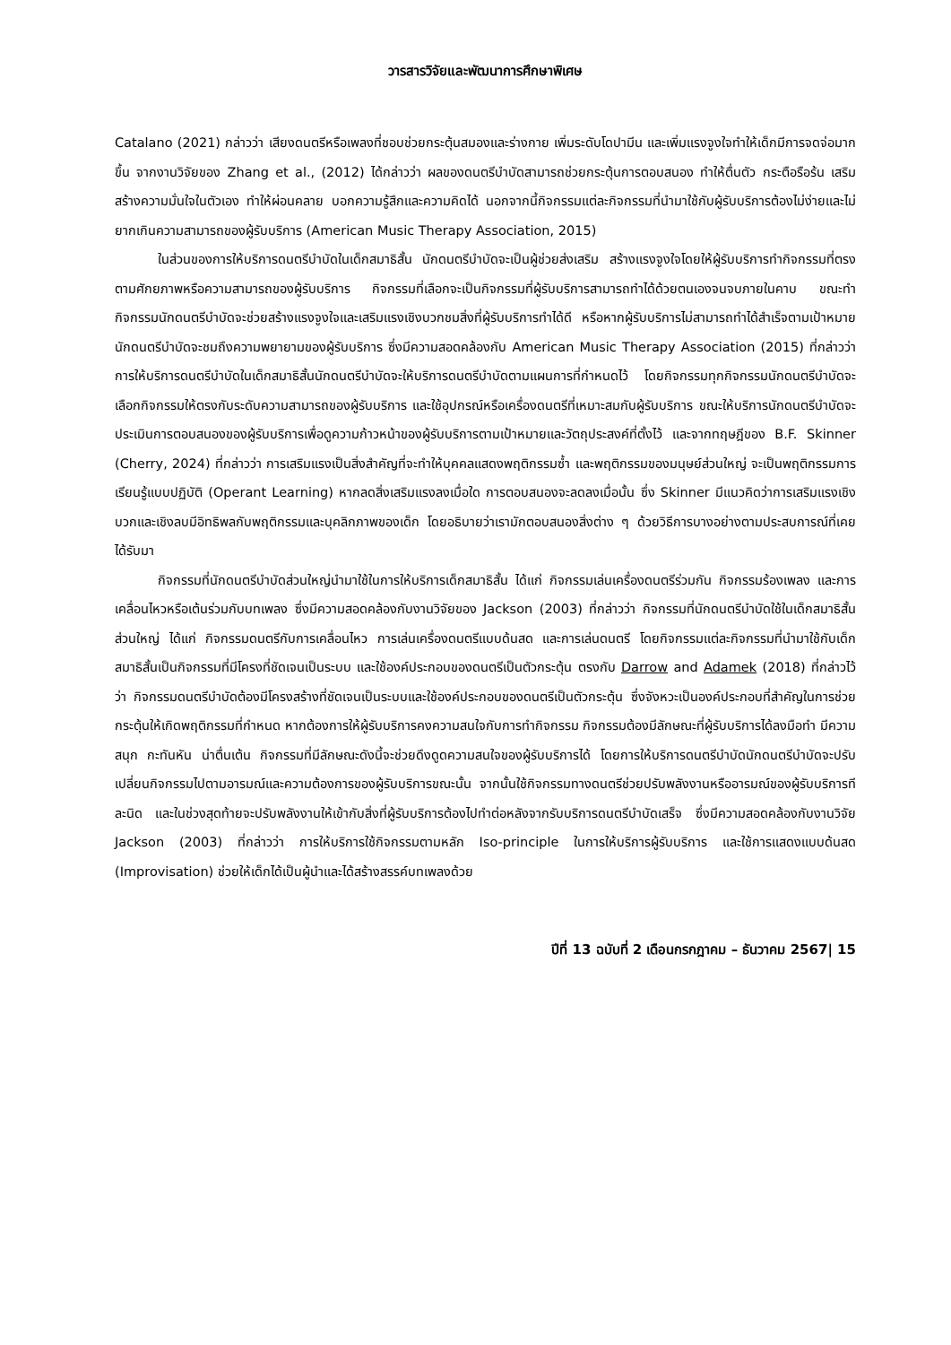วารสารวิจัยและพัฒนาการศึกษาพิเศษ
Catalano (2021) กล่าวว่า เสียงดนตรีหรือเพลงที่ชอบช่วยกระตุ้นสมองและร่างกาย เพิ่มระดับโดปามีน และเพิ่มแรงจูงใจทำให้เด็กมีการจดจ่อมากขึ้น จากงานวิจัยของ Zhang et al., (2012) ได้กล่าวว่า ผลของดนตรีบำบัดสามารถช่วยกระตุ้นการตอบสนอง ทำให้ตื่นตัว กระตือรือร้น เสริมสร้างความมั่นใจในตัวเอง ทำให้ผ่อนคลาย บอกความรู้สึกและความคิดได้ นอกจากนี้กิจกรรมแต่ละกิจกรรมที่นำมาใช้กับผู้รับบริการต้องไม่ง่ายและไม่ยากเกินความสามารถของผู้รับบริการ (American Music Therapy Association, 2015)
ในส่วนของการให้บริการดนตรีบำบัดในเด็กสมาธิสั้น นักดนตรีบำบัดจะเป็นผู้ช่วยส่งเสริม สร้างแรงจูงใจโดยให้ผู้รับบริการทำกิจกรรมที่ตรงตามศักยภาพหรือความสามารถของผู้รับบริการ กิจกรรมที่เลือกจะเป็นกิจกรรมที่ผู้รับบริการสามารถทำได้ด้วยตนเองจนจบภายในคาบ ขณะทำกิจกรรมนักดนตรีบำบัดจะช่วยสร้างแรงจูงใจและเสริมแรงเชิงบวกชมสิ่งที่ผู้รับบริการทำได้ดี หรือหากผู้รับบริการไม่สามารถทำได้สำเร็จตามเป้าหมายนักดนตรีบำบัดจะชมถึงความพยายามของผู้รับบริการ ซึ่งมีความสอดคล้องกับ American Music Therapy Association (2015) ที่กล่าวว่า การให้บริการดนตรีบำบัดในเด็กสมาธิสั้นนักดนตรีบำบัดจะให้บริการดนตรีบำบัดตามแผนการที่กำหนดไว้ โดยกิจกรรมทุกกิจกรรมนักดนตรีบำบัดจะเลือกกิจกรรมให้ตรงกับระดับความสามารถของผู้รับบริการ และใช้อุปกรณ์หรือเครื่องดนตรีที่เหมาะสมกับผู้รับบริการ ขณะให้บริการนักดนตรีบำบัดจะประเมินการตอบสนองของผู้รับบริการเพื่อดูความก้าวหน้าของผู้รับบริการตามเป้าหมายและวัตถุประสงค์ที่ตั้งไว้ และจากทฤษฎีของ B.F. Skinner (Cherry, 2024) ที่กล่าวว่า การเสริมแรงเป็นสิ่งสำคัญที่จะทำให้บุคคลแสดงพฤติกรรมซ้ำ และพฤติกรรมของมนุษย์ส่วนใหญ่ จะเป็นพฤติกรรมการเรียนรู้แบบปฏิบัติ (Operant Learning) หากลดสิ่งเสริมแรงลงเมื่อใด การตอบสนองจะลดลงเมื่อนั้น ซึ่ง Skinner มีแนวคิดว่าการเสริมแรงเชิงบวกและเชิงลบมีอิทธิพลกับพฤติกรรมและบุคลิกภาพของเด็ก โดยอธิบายว่าเรามักตอบสนองสิ่งต่าง ๆ ด้วยวิธีการบางอย่างตามประสบการณ์ที่เคยได้รับมา
กิจกรรมที่นักดนตรีบำบัดส่วนใหญ่นำมาใช้ในการให้บริการเด็กสมาธิสั้น ได้แก่ กิจกรรมเล่นเครื่องดนตรีร่วมกัน กิจกรรมร้องเพลง และการเคลื่อนไหวหรือเต้นร่วมกับบทเพลง ซึ่งมีความสอดคล้องกับงานวิจัยของ Jackson (2003) ที่กล่าวว่า กิจกรรมที่นักดนตรีบำบัดใช้ในเด็กสมาธิสั้นส่วนใหญ่ ได้แก่ กิจกรรมดนตรีกับการเคลื่อนไหว การเล่นเครื่องดนตรีแบบด้นสด และการเล่นดนตรี โดยกิจกรรมแต่ละกิจกรรมที่นำมาใช้กับเด็กสมาธิสั้นเป็นกิจกรรมที่มีโครงที่ชัดเจนเป็นระบบ และใช้องค์ประกอบของดนตรีเป็นตัวกระตุ้น ตรงกับ Darrow and Adamek (2018) ที่กล่าวไว้ว่า กิจกรรมดนตรีบำบัดต้องมีโครงสร้างที่ชัดเจนเป็นระบบและใช้องค์ประกอบของดนตรีเป็นตัวกระตุ้น ซึ่งจังหวะเป็นองค์ประกอบที่สำคัญในการช่วยกระตุ้นให้เกิดพฤติกรรมที่กำหนด หากต้องการให้ผู้รับบริการคงความสนใจกับการทำกิจกรรม กิจกรรมต้องมีลักษณะที่ผู้รับบริการได้ลงมือทำ มีความสนุก กะทันหัน น่าตื่นเต้น กิจกรรมที่มีลักษณะดังนี้จะช่วยดึงดูดความสนใจของผู้รับบริการได้ โดยการให้บริการดนตรีบำบัดนักดนตรีบำบัดจะปรับเปลี่ยนกิจกรรมไปตามอารมณ์และความต้องการของผู้รับบริการขณะนั้น จากนั้นใช้กิจกรรมทางดนตรีช่วยปรับพลังงานหรืออารมณ์ของผู้รับบริการทีละนิด และในช่วงสุดท้ายจะปรับพลังงานให้เข้ากับสิ่งที่ผู้รับบริการต้องไปทำต่อหลังจากรับบริการดนตรีบำบัดเสร็จ ซึ่งมีความสอดคล้องกับงานวิจัย Jackson (2003) ที่กล่าวว่า การให้บริการใช้กิจกรรมตามหลัก Iso-principle ในการให้บริการผู้รับบริการ และใช้การแสดงแบบด้นสด (Improvisation) ช่วยให้เด็กได้เป็นผู้นำและได้สร้างสรรค์บทเพลงด้วย
ปีที่ 13 ฉบับที่ 2 เดือนกรกฎาคม – ธันวาคม 2567| 15